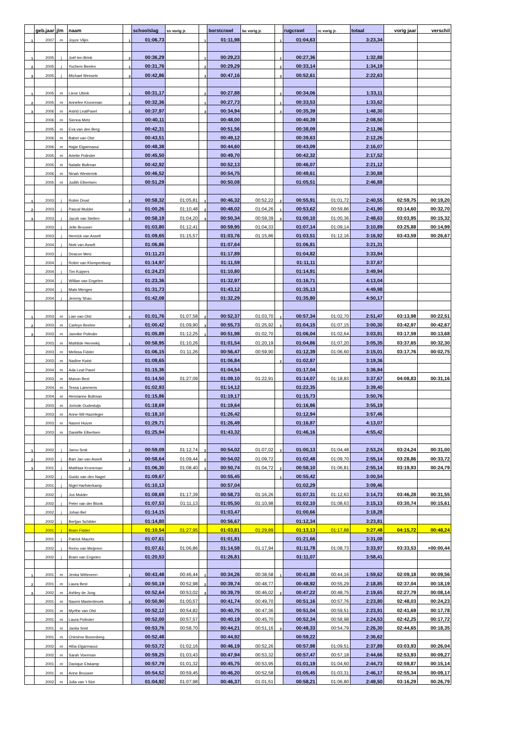| | geb.jaar | j/m | naam | | schoolslag | ss vorig jr. | | borstcrawl | bc vorig jr. | | rugcrawl | rc vorig jr. | totaal | vorig jaar | verschil |
| --- | --- | --- | --- | --- | --- | --- | --- | --- | --- | --- | --- | --- | --- | --- | --- |
| 1 | 2007 | m | Joyce Vlijm | 1 | 01:06,73 | | 1 | 01:11,98 | | 1 | 01:04,63 | | 3:23,34 | | |
| 1 | 2005 | j | Joël ten Brink | 2 | 00:36,29 | | 1 | 00:29,23 | | 1 | 00:27,36 | | 1:32,88 | | |
| 2 | 2005 | j | Yochem Beelen | 1 | 00:31,76 | | 2 | 00:29,29 | | 2 | 00:33,14 | | 1:34,19 | | |
| 3 | 2005 | j | Michael Wessels | 3 | 00:42,86 | | 3 | 00:47,16 | | 3 | 00:52,61 | | 2:22,63 | | |
| 1 | 2005 | m | Lieve Ubink | 1 | 00:31,17 | | 2 | 00:27,88 | | 2 | 00:34,06 | | 1:33,11 | | |
| 2 | 2005 | m | Annefee Kroneman | 2 | 00:32,36 | | 1 | 00:27,73 | | 1 | 00:33,53 | | 1:33,62 | | |
| 3 | 2006 | m | Astrid LeatPavel | 3 | 00:37,97 | | 3 | 00:34,94 | | 3 | 00:35,39 | | 1:48,30 | | |
| | 2006 | m | Sienna Metz | | 00:40,11 | | | 00:48,00 | | | 00:40,39 | | 2:08,50 | | |
| | 2005 | m | Eva van den Berg | | 00:42,31 | | | 00:51,56 | | | 00:38,09 | | 2:11,96 | | |
| | 2006 | m | Babet van Olst | | 00:43,51 | | | 00:49,12 | | | 00:39,63 | | 2:12,26 | | |
| | 2006 | m | Hajar Elgarmaoui | | 00:48,38 | | | 00:44,60 | | | 00:43,09 | | 2:16,07 | | |
| | 2005 | m | Ariette Polinder | | 00:45,50 | | | 00:49,70 | | | 00:42,32 | | 2:17,52 | | |
| | 2005 | m | Natalie Bultman | | 00:42,92 | | | 00:52,13 | | | 00:46,07 | | 2:21,12 | | |
| | 2006 | m | Ninah Westerink | | 00:46,52 | | | 00:54,75 | | | 00:49,61 | | 2:30,88 | | |
| | 2005 | m | Judith Elbertsen | | 00:51,29 | | | 00:50,08 | | | 01:05,51 | | 2:46,88 | | |
| 1 | 2003 | j | Robin Drost | 2 | 00:58,32 | 01:05,81 | 1 | 00:46,32 | 00:52,22 | 2 | 00:55,91 | 01:01,72 | 2:40,55 | 02:59,75 | 00:19,20 |
| 2 | 2003 | j | Pascal Mulder | 3 | 01:00,26 | 01:10,48 | 2 | 00:48,02 | 01:04,26 | 1 | 00:53,62 | 00:59,86 | 2:41,90 | 03:14,60 | 00:32,70 |
| 3 | 2003 | j | Jacob van Stelten | 1 | 00:58,19 | 01:04,20 | 3 | 00:50,34 | 00:59,39 | 3 | 01:00,10 | 01:00,36 | 2:48,63 | 03:03,95 | 00:15,32 |
| | 2003 | j | Jelle Brouwer | | 01:03,80 | 01:12,41 | | 00:59,95 | 01:04,33 | | 01:07,14 | 01:09,14 | 3:10,89 | 03:25,88 | 00:14,99 |
| | 2003 | j | Henrick van Asselt | | 01:09,65 | 01:15,57 | | 01:03,76 | 01:15,86 | | 01:03,51 | 01:12,16 | 3:16,92 | 03:43,59 | 00:26,67 |
| | 2004 | j | Niek van Asselt | | 01:06,86 | | | 01:07,64 | | | 01:06,81 | | 3:21,31 | | |
| | 2003 | j | Deacon Metz | | 01:11,23 | | | 01:17,89 | | | 01:04,82 | | 3:33,94 | | |
| | 2004 | j | Robin van Klompenburg | | 01:14,97 | | | 01:11,59 | | | 01:11,11 | | 3:37,67 | | |
| | 2004 | j | Tim Kuipers | | 01:24,23 | | | 01:10,80 | | | 01:14,91 | | 3:49,94 | | |
| | 2004 | j | Willian van Engelen | | 01:23,36 | | | 01:32,97 | | | 01:16,71 | | 4:13,04 | | |
| | 2004 | j | Mats Menges | | 01:31,73 | | | 01:43,12 | | | 01:35,13 | | 4:49,98 | | |
| | 2004 | j | Jeremy Shao | | 01:42,08 | | | 01:32,29 | | | 01:35,80 | | 4:50,17 | | |
| 1 | 2003 | m | Lian van Olst | 3 | 01:01,76 | 01:07,58 | 2 | 00:52,37 | 01:03,70 | 1 | 00:57,34 | 01:02,70 | 2:51,47 | 03:13,98 | 00:22,51 |
| 2 | 2003 | m | Carleyn Beelen | 2 | 01:00,42 | 01:09,90 | 3 | 00:55,73 | 01:25,92 | 3 | 01:04,15 | 01:07,15 | 3:00,30 | 03:42,97 | 00:42,67 |
| 3 | 2003 | m | Jannike Polinder | | 01:05,89 | 01:12,25 | 1 | 00:51,98 | 01:02,70 | | 01:06,04 | 01:02,64 | 3:03,91 | 03:17,59 | 00:13,68 |
| | 2003 | m | Mathilde Hennekij | 1 | 00:58,95 | 01:10,26 | | 01:01,54 | 01:20,19 | | 01:04,86 | 01:07,20 | 3:05,35 | 03:37,65 | 00:32,30 |
| | 2003 | m | Melissa Fidder | | 01:06,15 | 01:11,26 | | 00:56,47 | 00:59,90 | | 01:12,39 | 01:06,60 | 3:15,01 | 03:17,76 | 00:02,75 |
| | 2003 | m | Nadine Kwist | | 01:09,65 | | | 01:06,84 | | 2 | 01:02,87 | | 3:19,36 | | |
| | 2004 | m | Ada Leat Pavel | | 01:15,36 | | | 01:04,54 | | | 01:17,04 | | 3:36,94 | | |
| | 2003 | m | Manon Best | | 01:14,50 | 01:27,09 | | 01:09,10 | 01:22,91 | | 01:14,07 | 01:18,83 | 3:37,67 | 04:08,83 | 00:31,16 |
| | 2004 | m | Tessa Lammens | | 01:02,93 | | | 01:14,12 | | | 01:22,35 | | 3:39,40 | | |
| | 2004 | m | Henrianne Bultman | | 01:15,86 | | | 01:19,17 | | | 01:15,73 | | 3:50,76 | | |
| | 2003 | m | Jorinde Oudesluijs | | 01:18,69 | | | 01:19,64 | | | 01:16,86 | | 3:55,19 | | |
| | 2003 | m | Anne-Wil Hazeleger | | 01:18,10 | | | 01:26,42 | | | 01:12,94 | | 3:57,46 | | |
| | 2003 | m | Naomi Huizer | | 01:29,71 | | | 01:26,49 | | | 01:16,87 | | 4:13,07 | | |
| | 2003 | m | Daniëlle Elbertsen | | 01:25,94 | | | 01:43,32 | | | 01:46,16 | | 4:55,42 | | |
| 1 | 2002 | j | Jarno Smit | 2 | 00:59,09 | 01:12,74 | 2 | 00:54,02 | 01:07,02 | 3 | 01:00,13 | 01:04,48 | 2:53,24 | 03:24,24 | 00:31,00 |
| 2 | 2002 | j | Bart Jan van Asselt | 1 | 00:58,64 | 01:09,44 | 2 | 00:54,02 | 01:09,72 | | 01:02,48 | 01:09,70 | 2:55,14 | 03:28,86 | 00:33,72 |
| 3 | 2001 | j | Matthias Kroneman | 3 | 01:06,30 | 01:08,40 | 1 | 00:50,74 | 01:04,72 | 2 | 00:58,10 | 01:06,81 | 2:55,14 | 03:19,93 | 00:24,79 |
| | 2002 | j | Guido van den Nagel | | 01:09,67 | | | 00:55,45 | | 1 | 00:55,42 | | 3:00,54 | | |
| | 2001 | j | Nigel Harfsterkamp | | 01:10,13 | | | 00:57,04 | | | 01:02,29 | | 3:09,46 | | |
| | 2002 | j | Jos Mulder | | 01:08,69 | 01:17,39 | | 00:58,73 | 01:16,26 | | 01:07,31 | 01:12,63 | 3:14,73 | 03:46,28 | 00:31,55 |
| | 2002 | j | Peter van der Blonk | | 01:07,53 | 01:11,13 | | 01:05,50 | 01:10,98 | | 01:02,10 | 01:08,63 | 3:15,13 | 03:30,74 | 00:15,61 |
| | 2002 | j | Johan Bel | | 01:14,15 | | | 01:03,47 | | | 01:00,66 | | 3:18,28 | | |
| | 2002 | j | Bertjan Schilder | | 01:14,80 | | | 00:56,67 | | | 01:12,34 | | 3:23,81 | | |
| | 2001 | j | Bram Fidder | | 01:10,54 | 01:27,95 | | 01:03,81 | 01:29,89 | | 01:13,13 | 01:17,88 | 3:27,48 | 04:15,72 | 00:48,24 |
| | 2001 | j | Patrick Mauritz | | 01:07,61 | | | 01:01,81 | | | 01:21,66 | | 3:31,08 | | |
| | 2002 | j | Reino van Meijeren | | 01:07,61 | 01:06,86 | | 01:14,58 | 01:17,94 | | 01:11,78 | 01:08,73 | 3:33,97 | 03:33,53 | +00:00,44 |
| | 2002 | j | Bram van Engelen | | 01:20,53 | | | 01:26,81 | | | 01:11,07 | | 3:58,41 | | |
| 1 | 2001 | m | Jenka Witteveen | 1 | 00:43,48 | 00:46,44 | 1 | 00:34,26 | 00:38,58 | 1 | 00:41,88 | 00:44,16 | 1:59,62 | 02:09,18 | 00:09,56 |
| 2 | 2001 | m | Laura Best | 2 | 00:50,19 | 00:52,98 | 2 | 00:39,74 | 00:48,77 | | 00:48,92 | 00:55,29 | 2:18,85 | 02:37,04 | 00:18,19 |
| 3 | 2002 | m | Ashley de Jong | | 00:52,64 | 00:53,02 | 3 | 00:39,79 | 00:46,02 | 2 | 00:47,22 | 00:48,75 | 2:19,65 | 02:27,79 | 00:08,14 |
| | 2001 | m | Naomi Mastenbroek | 3 | 00:50,90 | 01:00,57 | | 00:41,74 | 00:49,70 | | 00:51,16 | 00:57,76 | 2:23,80 | 02:48,03 | 00:24,23 |
| | 2001 | m | Myrthe van Olst | | 00:52,12 | 00:54,82 | | 00:40,75 | 00:47,36 | | 00:51,04 | 00:59,51 | 2:23,91 | 02:41,69 | 00:17,78 |
| | 2001 | m | Laura Polinder | | 00:52,00 | 00:57,57 | | 00:40,19 | 00:45,70 | | 00:52,34 | 00:58,98 | 2:24,53 | 02:42,25 | 00:17,72 |
| | 2001 | m | Janita Smit | | 00:53,76 | 00:58,70 | | 00:44,21 | 00:51,16 | 3 | 00:48,33 | 00:54,79 | 2:26,30 | 02:44,65 | 00:18,35 |
| | 2001 | m | Chimène Bonenberg | | 00:52,48 | | | 00:44,92 | | | 00:59,22 | | 2:36,62 | | |
| | 2002 | m | Hiba Elgarmaoui | | 00:53,72 | 01:02,16 | | 00:46,19 | 00:52,26 | | 00:57,98 | 01:09,51 | 2:37,89 | 03:03,93 | 00:26,04 |
| | 2002 | m | Sarah Voerman | | 00:59,25 | 01:03,43 | | 00:47,94 | 00:53,32 | | 00:57,47 | 00:57,18 | 2:44,66 | 02:53,93 | 00:09,27 |
| | 2001 | m | Danique Elskamp | | 00:57,79 | 01:01,32 | | 00:45,75 | 00:53,95 | | 01:01,19 | 01:04,60 | 2:44,73 | 02:59,87 | 00:15,14 |
| | 2001 | m | Anne Brouwer | | 00:54,52 | 00:59,45 | | 00:46,20 | 00:52,58 | | 01:05,45 | 01:03,31 | 2:46,17 | 02:55,34 | 00:09,17 |
| | 2002 | m | Julia van 't Slot | | 01:04,92 | 01:07,98 | | 00:46,37 | 01:01,51 | | 00:58,21 | 01:06,80 | 2:49,50 | 03:16,29 | 00:26,79 |